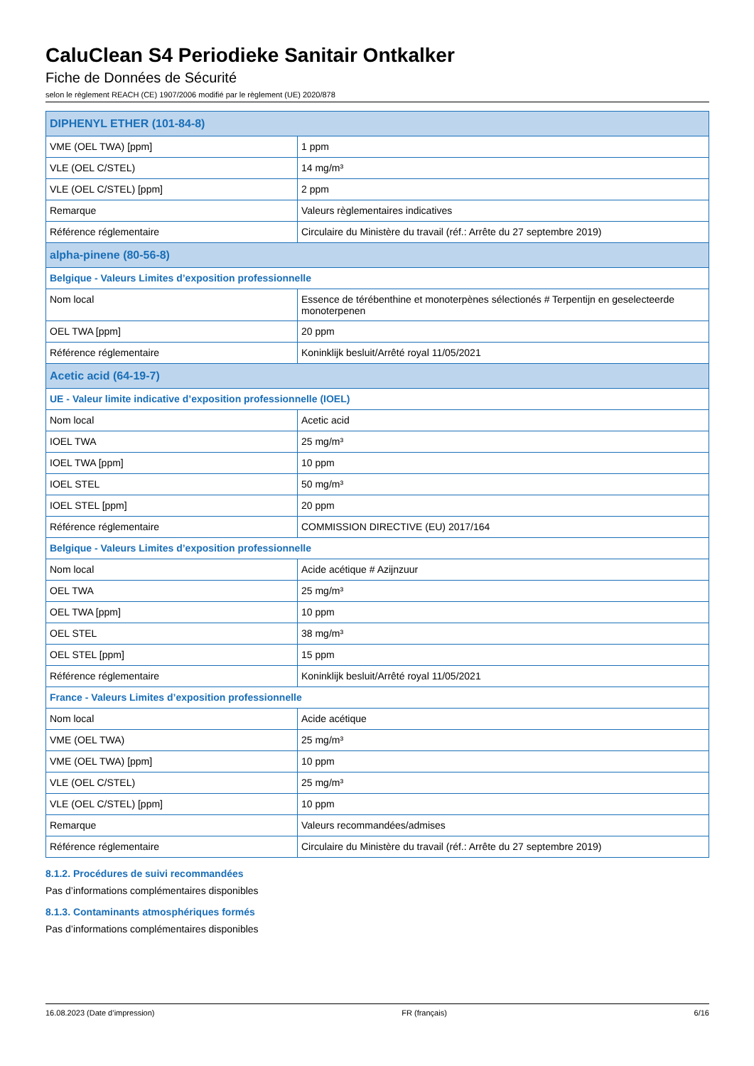CaluClean S4 Periodieke Sanitair Ontkalker
Fiche de Données de Sécurité
selon le règlement REACH (CE) 1907/2006 modifié par le règlement (UE) 2020/878
| DIPHENYL ETHER (101-84-8) | |
| VME (OEL TWA) [ppm] | 1 ppm |
| VLE (OEL C/STEL) | 14 mg/m³ |
| VLE (OEL C/STEL) [ppm] | 2 ppm |
| Remarque | Valeurs règlementaires indicatives |
| Référence réglementaire | Circulaire du Ministère du travail (réf.: Arrête du 27 septembre 2019) |
| alpha-pinene (80-56-8) | |
| Belgique - Valeurs Limites d’exposition professionnelle | |
| Nom local | Essence de térébenthine et monoterpènes sélectionés # Terpentijn en geselecteerde monoterpenen |
| OEL TWA [ppm] | 20 ppm |
| Référence réglementaire | Koninklijk besluit/Arrêté royal 11/05/2021 |
| Acetic acid (64-19-7) | |
| UE - Valeur limite indicative d’exposition professionnelle (IOEL) | |
| Nom local | Acetic acid |
| IOEL TWA | 25 mg/m³ |
| IOEL TWA [ppm] | 10 ppm |
| IOEL STEL | 50 mg/m³ |
| IOEL STEL [ppm] | 20 ppm |
| Référence réglementaire | COMMISSION DIRECTIVE (EU) 2017/164 |
| Belgique - Valeurs Limites d’exposition professionnelle | |
| Nom local | Acide acétique # Azijnzuur |
| OEL TWA | 25 mg/m³ |
| OEL TWA [ppm] | 10 ppm |
| OEL STEL | 38 mg/m³ |
| OEL STEL [ppm] | 15 ppm |
| Référence réglementaire | Koninklijk besluit/Arrêté royal 11/05/2021 |
| France - Valeurs Limites d’exposition professionnelle | |
| Nom local | Acide acétique |
| VME (OEL TWA) | 25 mg/m³ |
| VME (OEL TWA) [ppm] | 10 ppm |
| VLE (OEL C/STEL) | 25 mg/m³ |
| VLE (OEL C/STEL) [ppm] | 10 ppm |
| Remarque | Valeurs recommandées/admises |
| Référence réglementaire | Circulaire du Ministère du travail (réf.: Arrête du 27 septembre 2019) |
8.1.2. Procédures de suivi recommandées
Pas d’informations complémentaires disponibles
8.1.3. Contaminants atmosphériques formés
Pas d’informations complémentaires disponibles
16.08.2023 (Date d’impression) FR (français) 6/16